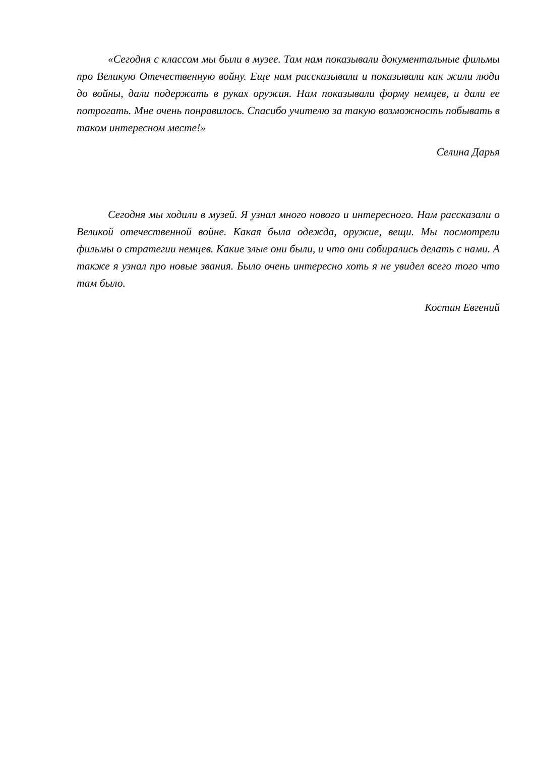«Сегодня с классом мы были в музее. Там нам показывали документальные фильмы про Великую Отечественную войну. Еще нам рассказывали и показывали как жили люди до войны, дали подержать в руках оружия. Нам показывали форму немцев, и дали ее потрогать. Мне очень понравилось. Спасибо учителю за такую возможность побывать в таком интересном месте!»
Селина Дарья
Сегодня мы ходили в музей. Я узнал много нового и интересного. Нам рассказали о Великой отечественной войне. Какая была одежда, оружие, вещи. Мы посмотрели фильмы о стратегии немцев. Какие злые они были, и что они собирались делать с нами. А также я узнал про новые звания. Было очень интересно хоть я не увидел всего того что там было.
Костин Евгений